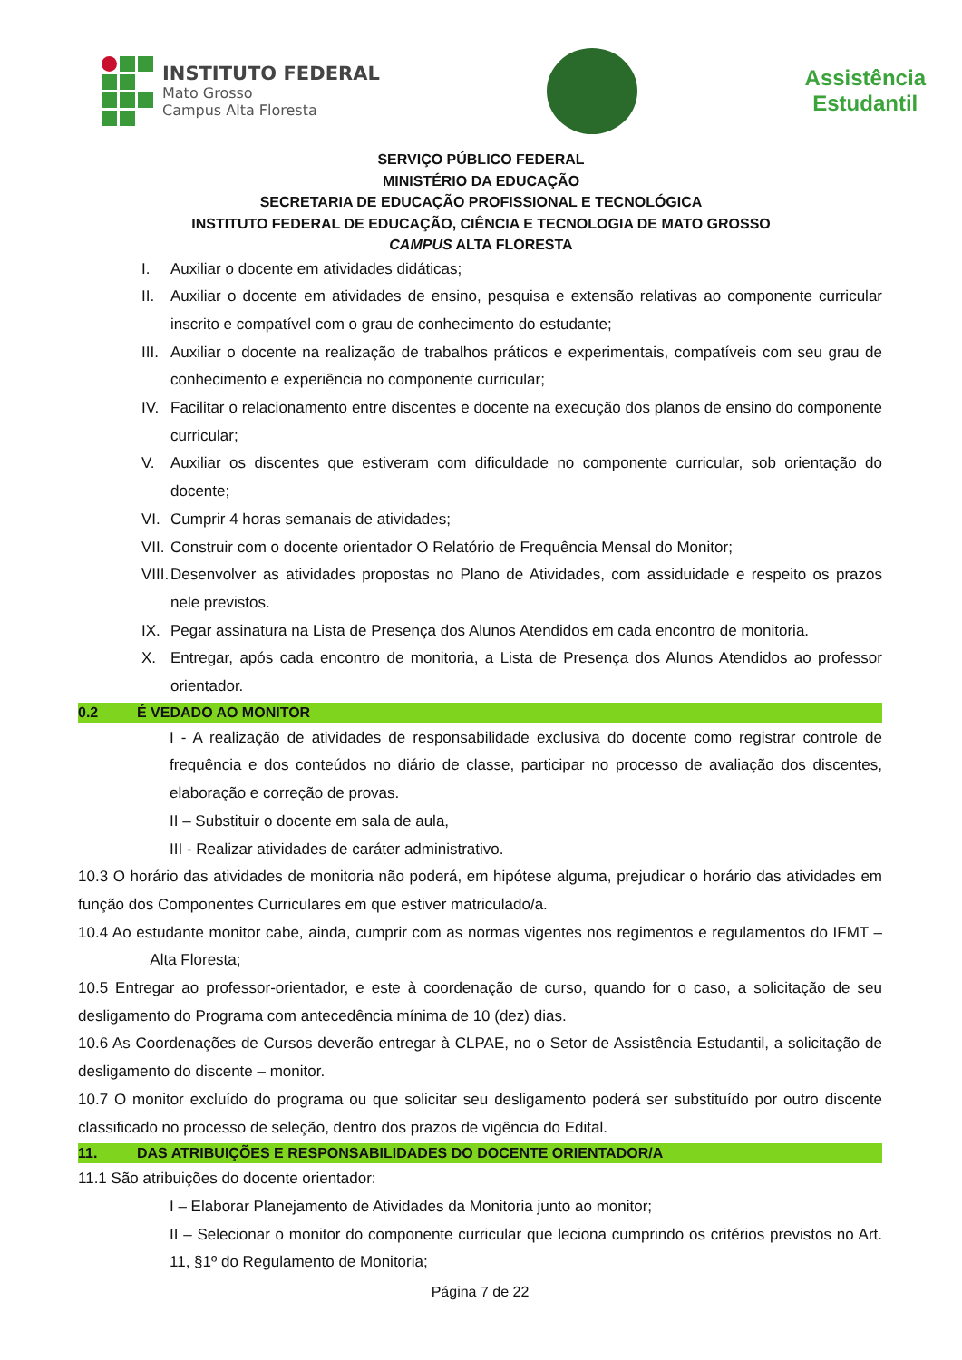INSTITUTO FEDERAL
Mato Grosso
Campus Alta Floresta
Assistência
Estudantil
SERVIÇO PÚBLICO FEDERAL
MINISTÉRIO DA EDUCAÇÃO
SECRETARIA DE EDUCAÇÃO PROFISSIONAL E TECNOLÓGICA
INSTITUTO FEDERAL DE EDUCAÇÃO, CIÊNCIA E TECNOLOGIA DE MATO GROSSO
CAMPUS ALTA FLORESTA
I. Auxiliar o docente em atividades didáticas;
II. Auxiliar o docente em atividades de ensino, pesquisa e extensão relativas ao componente curricular inscrito e compatível com o grau de conhecimento do estudante;
III.
Auxiliar o docente na realização de trabalhos práticos e experimentais, compatíveis com seu grau de conhecimento e experiência no componente curricular;
IV. Facilitar o relacionamento entre discentes e docente na execução dos planos de ensino do componente curricular;
V. Auxiliar os discentes que estiveram com dificuldade no componente curricular, sob orientação do docente;
VI. Cumprir 4 horas semanais de atividades;
VII.
Construir com o docente orientador O Relatório de Frequência Mensal do Monitor;
VIII.
Desenvolver as atividades propostas no Plano de Atividades, com assiduidade e respeito os prazos nele previstos.
IX. Pegar assinatura na Lista de Presença dos Alunos Atendidos em cada encontro de monitoria.
X. Entregar, após cada encontro de monitoria, a Lista de Presença dos Alunos Atendidos ao professor orientador.
0.2 É VEDADO AO MONITOR
I - A realização de atividades de responsabilidade exclusiva do docente como registrar controle de frequência e dos conteúdos no diário de classe, participar no processo de avaliação dos discentes, elaboração e correção de provas.
II – Substituir o docente em sala de aula,
III - Realizar atividades de caráter administrativo.
10.3 O horário das atividades de monitoria não poderá, em hipótese alguma, prejudicar o horário das atividades em função dos Componentes Curriculares em que estiver matriculado/a.
10.4 Ao estudante monitor cabe, ainda, cumprir com as normas vigentes nos regimentos e regulamentos do IFMT – Alta Floresta;
10.5 Entregar ao professor-orientador, e este à coordenação de curso, quando for o caso, a solicitação de seu desligamento do Programa com antecedência mínima de 10 (dez) dias.
10.6 As Coordenações de Cursos deverão entregar à CLPAE, no o Setor de Assistência Estudantil, a solicitação de desligamento do discente – monitor.
10.7 O monitor excluído do programa ou que solicitar seu desligamento poderá ser substituído por outro discente classificado no processo de seleção, dentro dos prazos de vigência do Edital.
11. DAS ATRIBUIÇÕES E RESPONSABILIDADES DO DOCENTE ORIENTADOR/A
11.1 São atribuições do docente orientador:
I – Elaborar Planejamento de Atividades da Monitoria junto ao monitor;
II – Selecionar o monitor do componente curricular que leciona cumprindo os critérios previstos no Art. 11, §1º do Regulamento de Monitoria;
Página 7 de 22